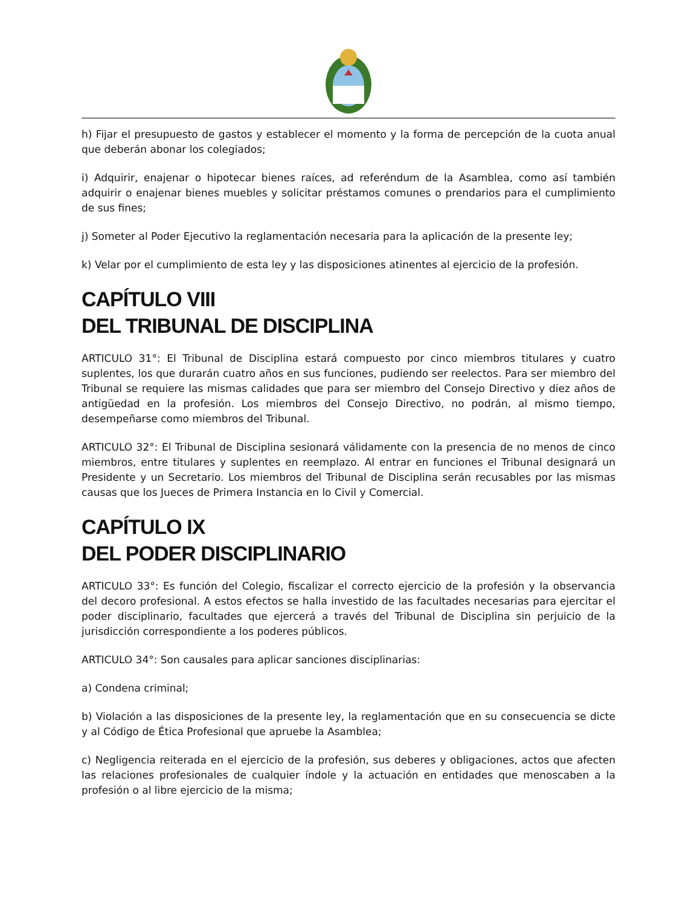h) Fijar el presupuesto de gastos y establecer el momento y la forma de percepción de la cuota anual que deberán abonar los colegiados;
i) Adquirir, enajenar o hipotecar bienes raíces, ad referéndum de la Asamblea, como así también adquirir o enajenar bienes muebles y solicitar préstamos comunes o prendarios para el cumplimiento de sus fines;
j) Someter al Poder Ejecutivo la reglamentación necesaria para la aplicación de la presente ley;
k) Velar por el cumplimiento de esta ley y las disposiciones atinentes al ejercicio de la profesión.
CAPÍTULO VIII
DEL TRIBUNAL DE DISCIPLINA
ARTICULO 31°: El Tribunal de Disciplina estará compuesto por cinco miembros titulares y cuatro suplentes, los que durarán cuatro años en sus funciones, pudiendo ser reelectos. Para ser miembro del Tribunal se requiere las mismas calidades que para ser miembro del Consejo Directivo y diez años de antigüedad en la profesión. Los miembros del Consejo Directivo, no podrán, al mismo tiempo, desempeñarse como miembros del Tribunal.
ARTICULO 32°: El Tribunal de Disciplina sesionará válidamente con la presencia de no menos de cinco miembros, entre titulares y suplentes en reemplazo. Al entrar en funciones el Tribunal designará un Presidente y un Secretario. Los miembros del Tribunal de Disciplina serán recusables por las mismas causas que los Jueces de Primera Instancia en lo Civil y Comercial.
CAPÍTULO IX
DEL PODER DISCIPLINARIO
ARTICULO 33°: Es función del Colegio, fiscalizar el correcto ejercicio de la profesión y la observancia del decoro profesional. A estos efectos se halla investido de las facultades necesarias para ejercitar el poder disciplinario, facultades que ejercerá a través del Tribunal de Disciplina sin perjuicio de la jurisdicción correspondiente a los poderes públicos.
ARTICULO 34°: Son causales para aplicar sanciones disciplinarias:
a) Condena criminal;
b) Violación a las disposiciones de la presente ley, la reglamentación que en su consecuencia se dicte y al Código de Ética Profesional que apruebe la Asamblea;
c) Negligencia reiterada en el ejercicio de la profesión, sus deberes y obligaciones, actos que afecten las relaciones profesionales de cualquier índole y la actuación en entidades que menoscaben a la profesión o al libre ejercicio de la misma;